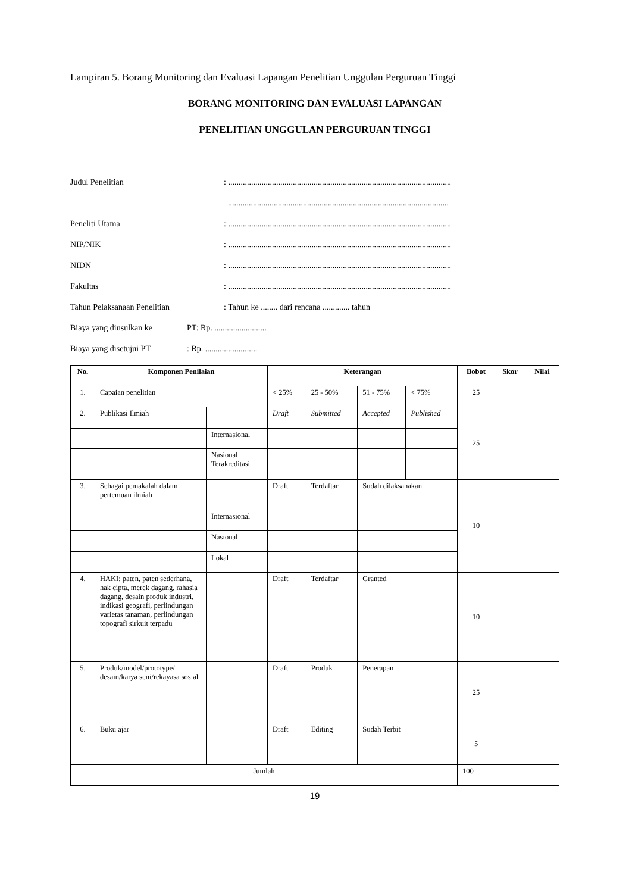Lampiran 5. Borang Monitoring dan Evaluasi Lapangan Penelitian Unggulan Perguruan Tinggi
BORANG MONITORING DAN EVALUASI LAPANGAN
PENELITIAN UNGGULAN PERGURUAN TINGGI
Judul Penelitian: ...........................................................................................................
..........................................................................................................
Peneliti Utama: ...........................................................................................................
NIP/NIK: ...........................................................................................................
NIDN: ...........................................................................................................
Fakultas: ...........................................................................................................
Tahun Pelaksanaan Penelitian: Tahun ke ........ dari rencana ............. tahun
Biaya yang diusulkan ke PT: Rp. .........................
Biaya yang disetujui PT: Rp. .........................
| No. | Komponen Penilaian | | Keterangan | | | | Bobot | Skor | Nilai |
| --- | --- | --- | --- | --- | --- | --- | --- | --- | --- |
| 1. | Capaian penelitian | | < 25% | 25 - 50% | 51 - 75% | < 75% | 25 | | |
| 2. | Publikasi Ilmiah | | Draft | Submitted | Accepted | Published | 25 | | |
| | | Internasional | | | | | | | |
| | | Nasional Terakreditasi | | | | | | | |
| 3. | Sebagai pemakalah dalam pertemuan ilmiah | | Draft | Terdaftar | Sudah dilaksanakan | | 10 | | |
| | | Internasional | | | | | | | |
| | | Nasional | | | | | | | |
| | | Lokal | | | | | | | |
| 4. | HAKI; paten, paten sederhana, hak cipta, merek dagang, rahasia dagang, desain produk industri, indikasi geografi, perlindungan varietas tanaman, perlindungan topografi sirkuit terpadu | | Draft | Terdaftar | Granted | | 10 | | |
| 5. | Produk/model/prototype/ desain/karya seni/rekayasa sosial | | Draft | Produk | Penerapan | | 25 | | |
| 6. | Buku ajar | | Draft | Editing | Sudah Terbit | | 5 | | |
| Jumlah | | | | | | | 100 | | |
19